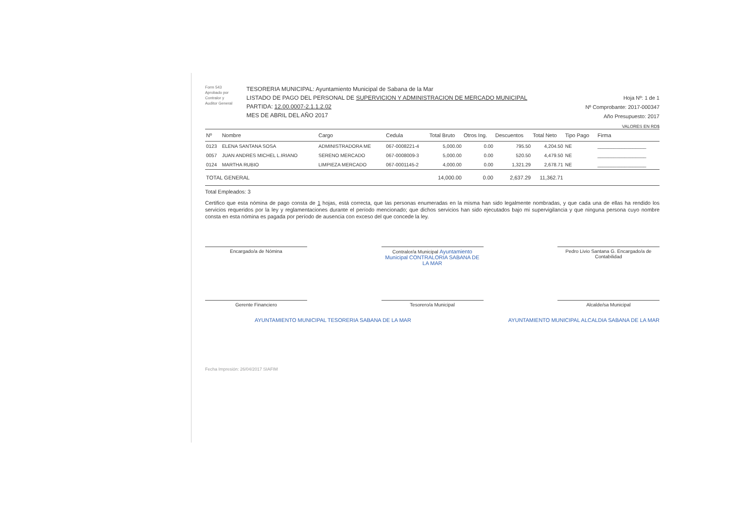Form 543
Aprobado por
Contralor y
Auditor General
TESORERIA MUNICIPAL: Ayuntamiento Municipal de Sabana de la Mar
LISTADO DE PAGO DEL PERSONAL DE SUPERVICION Y ADMINISTRACION DE MERCADO MUNICIPAL
PARTIDA: 12.00.0007-2.1.1.2.02
MES DE ABRIL DEL AÑO 2017
Hoja Nº: 1 de 1
Nº Comprobante: 2017-000347
Año Presupuesto: 2017
VALORES EN RD$
| Nº | Nombre | Cargo | Cedula | Total Bruto | Otros Ing. | Descuentos | Total Neto | Tipo Pago | Firma |
| --- | --- | --- | --- | --- | --- | --- | --- | --- | --- |
| 0123 | ELENA SANTANA SOSA | ADMINISTRADORA ME | 067-0008221-4 | 5,000.00 | 0.00 | 795.50 | 4,204.50 | NE | __________________ |
| 0057 | JUAN ANDRES MICHEL L.IRIANO | SERENO MERCADO | 067-0008009-3 | 5,000.00 | 0.00 | 520.50 | 4,479.50 | NE | __________________ |
| 0124 | MARTHA RUBIO | LIMPIEZA MERCADO | 067-0001145-2 | 4,000.00 | 0.00 | 1,321.29 | 2,678.71 | NE | __________________ |
| TOTAL GENERAL | | | | 14,000.00 | 0.00 | 2,637.29 | 11,362.71 | | |
Total Empleados: 3
Certifico que esta nómina de pago consta de 1 hojas, está correcta, que las personas enumeradas en la misma han sido legalmente nombradas, y que cada una de ellas ha rendido los servicios requeridos por la ley y reglamentaciones durante el período mencionado; que dichos servicios han sido ejecutados bajo mi supervigilancia y que ninguna persona cuyo nombre consta en esta nómina es pagada por período de ausencia con exceso del que concede la ley.
Encargado/a de Nómina Contralor/a Municipal Ayuntamiento Municipal CONTRALORIA SABANA DE LA MAR
Pedro Livio Santana G. Encargado/a de Contabilidad
Gerente Financiero Tesorero/a Municipal Alcalde/sa Municipal
AYUNTAMIENTO MUNICIPAL TESORERIA SABANA DE LA MAR AYUNTAMIENTO MUNICIPAL ALCALDIA SABANA DE LA MAR
Fecha Impresión: 26/04/2017 SIAFIM